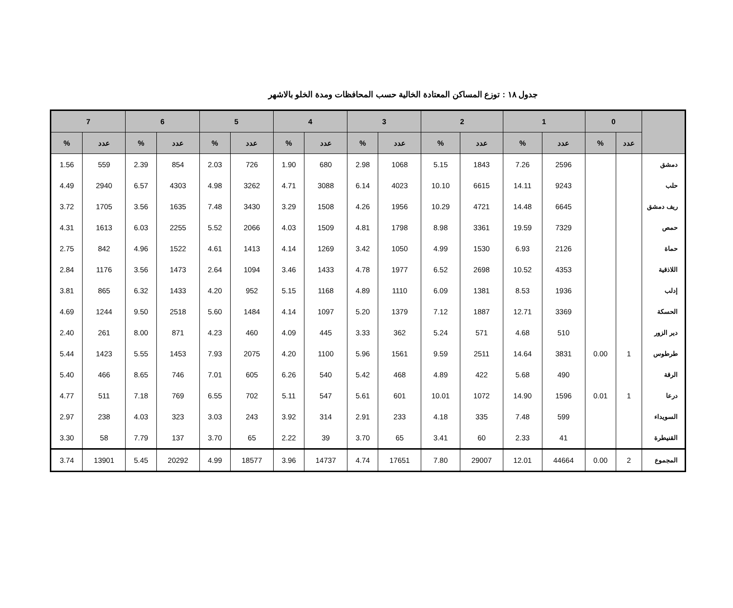جدول ١٨ : توزع المساكن المعتادة الخالية حسب المحافظات ومدة الخلو بالاشهر
| | 0 | | 1 | | 2 | | 3 | | 4 | | 5 | | 6 | | 7 | |
| --- | --- | --- | --- | --- | --- | --- | --- | --- | --- | --- | --- | --- | --- | --- | --- | --- |
| | عدد | % | عدد | % | عدد | % | عدد | % | عدد | % | عدد | % | عدد | % | عدد | % |
| دمشق | | | 2596 | 7.26 | 1843 | 5.15 | 1068 | 2.98 | 680 | 1.90 | 726 | 2.03 | 854 | 2.39 | 559 | 1.56 |
| حلب | | | 9243 | 14.11 | 6615 | 10.10 | 4023 | 6.14 | 3088 | 4.71 | 3262 | 4.98 | 4303 | 6.57 | 2940 | 4.49 |
| ريف دمشق | | | 6645 | 14.48 | 4721 | 10.29 | 1956 | 4.26 | 1508 | 3.29 | 3430 | 7.48 | 1635 | 3.56 | 1705 | 3.72 |
| حمص | | | 7329 | 19.59 | 3361 | 8.98 | 1798 | 4.81 | 1509 | 4.03 | 2066 | 5.52 | 2255 | 6.03 | 1613 | 4.31 |
| حماة | | | 2126 | 6.93 | 1530 | 4.99 | 1050 | 3.42 | 1269 | 4.14 | 1413 | 4.61 | 1522 | 4.96 | 842 | 2.75 |
| اللاذقية | | | 4353 | 10.52 | 2698 | 6.52 | 1977 | 4.78 | 1433 | 3.46 | 1094 | 2.64 | 1473 | 3.56 | 1176 | 2.84 |
| إدلب | | | 1936 | 8.53 | 1381 | 6.09 | 1110 | 4.89 | 1168 | 5.15 | 952 | 4.20 | 1433 | 6.32 | 865 | 3.81 |
| الحسكة | | | 3369 | 12.71 | 1887 | 7.12 | 1379 | 5.20 | 1097 | 4.14 | 1484 | 5.60 | 2518 | 9.50 | 1244 | 4.69 |
| دير الزور | | | 510 | 4.68 | 571 | 5.24 | 362 | 3.33 | 445 | 4.09 | 460 | 4.23 | 871 | 8.00 | 261 | 2.40 |
| طرطوس | 1 | 0.00 | 3831 | 14.64 | 2511 | 9.59 | 1561 | 5.96 | 1100 | 4.20 | 2075 | 7.93 | 1453 | 5.55 | 1423 | 5.44 |
| الرقة | | | 490 | 5.68 | 422 | 4.89 | 468 | 5.42 | 540 | 6.26 | 605 | 7.01 | 746 | 8.65 | 466 | 5.40 |
| درعا | 1 | 0.01 | 1596 | 14.90 | 1072 | 10.01 | 601 | 5.61 | 547 | 5.11 | 702 | 6.55 | 769 | 7.18 | 511 | 4.77 |
| السويداء | | | 599 | 7.48 | 335 | 4.18 | 233 | 2.91 | 314 | 3.92 | 243 | 3.03 | 323 | 4.03 | 238 | 2.97 |
| القنيطرة | | | 41 | 2.33 | 60 | 3.41 | 65 | 3.70 | 39 | 2.22 | 65 | 3.70 | 137 | 7.79 | 58 | 3.30 |
| المجموع | 2 | 0.00 | 44664 | 12.01 | 29007 | 7.80 | 17651 | 4.74 | 14737 | 3.96 | 18577 | 4.99 | 20292 | 5.45 | 13901 | 3.74 |